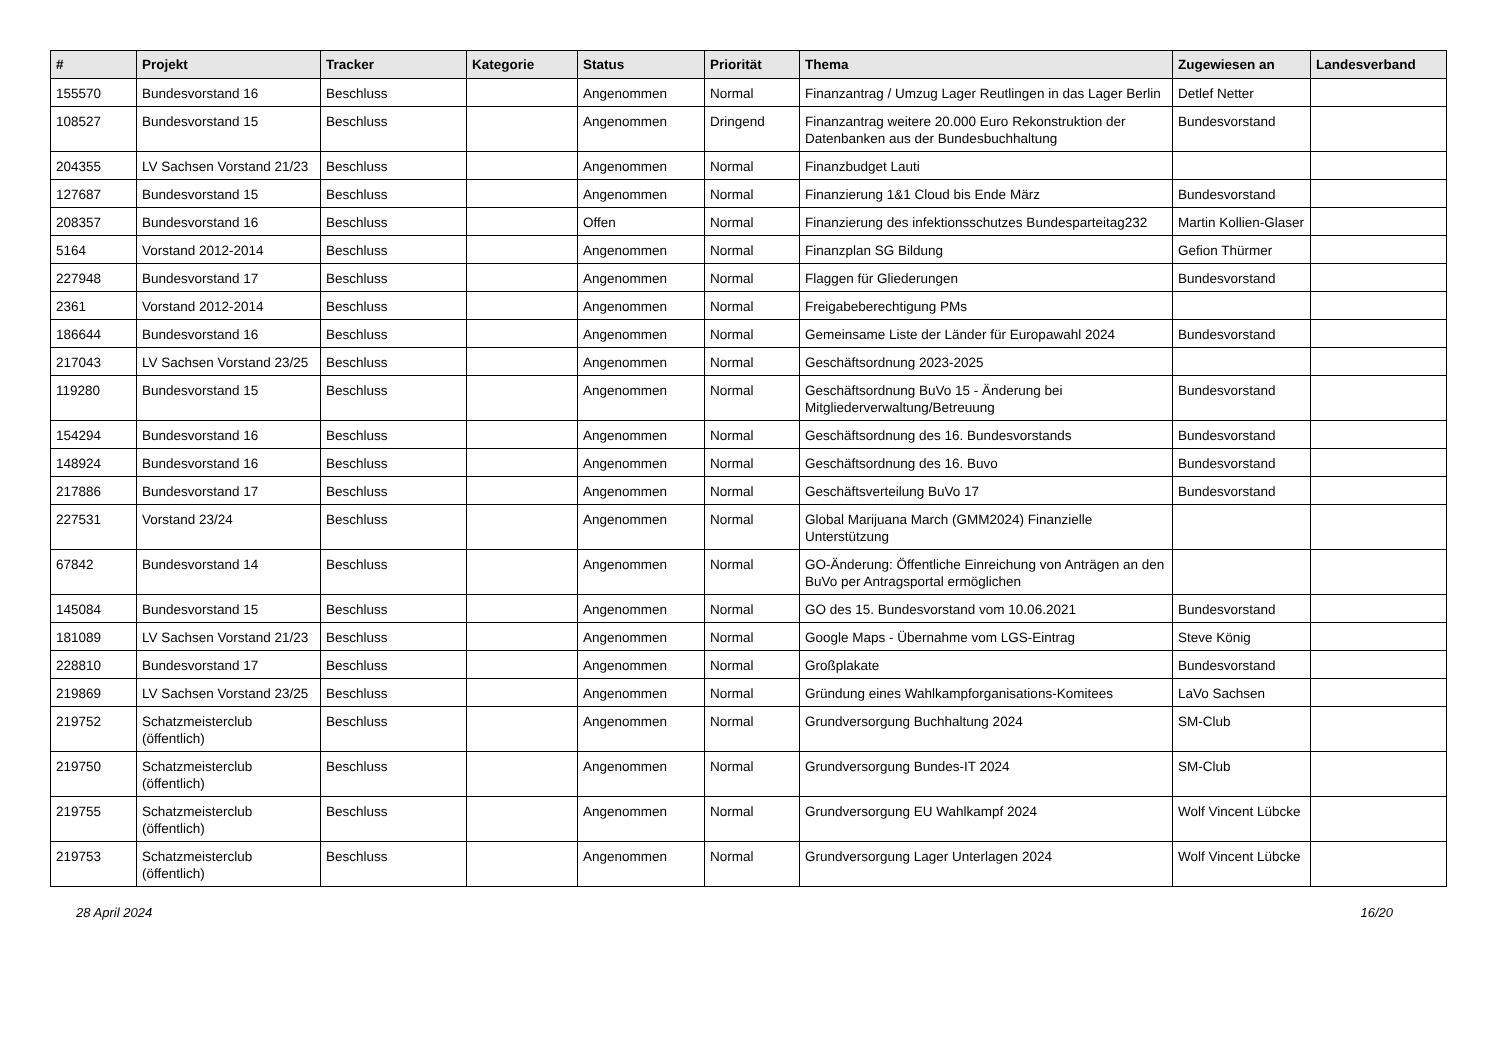| # | Projekt | Tracker | Kategorie | Status | Priorität | Thema | Zugewiesen an | Landesverband |
| --- | --- | --- | --- | --- | --- | --- | --- | --- |
| 155570 | Bundesvorstand 16 | Beschluss | | Angenommen | Normal | Finanzantrag / Umzug Lager Reutlingen in das Lager Berlin | Detlef Netter | |
| 108527 | Bundesvorstand 15 | Beschluss | | Angenommen | Dringend | Finanzantrag weitere 20.000 Euro Rekonstruktion der Datenbanken aus der Bundesbuchhaltung | Bundesvorstand | |
| 204355 | LV Sachsen Vorstand 21/23 | Beschluss | | Angenommen | Normal | Finanzbudget Lauti | | |
| 127687 | Bundesvorstand 15 | Beschluss | | Angenommen | Normal | Finanzierung 1&1 Cloud bis Ende März | Bundesvorstand | |
| 208357 | Bundesvorstand 16 | Beschluss | | Offen | Normal | Finanzierung des infektionsschutzes Bundesparteitag232 | Martin Kollien-Glaser | |
| 5164 | Vorstand 2012-2014 | Beschluss | | Angenommen | Normal | Finanzplan SG Bildung | Gefion Thürmer | |
| 227948 | Bundesvorstand 17 | Beschluss | | Angenommen | Normal | Flaggen für Gliederungen | Bundesvorstand | |
| 2361 | Vorstand 2012-2014 | Beschluss | | Angenommen | Normal | Freigabeberechtigung PMs | | |
| 186644 | Bundesvorstand 16 | Beschluss | | Angenommen | Normal | Gemeinsame Liste der Länder für Europawahl 2024 | Bundesvorstand | |
| 217043 | LV Sachsen Vorstand 23/25 | Beschluss | | Angenommen | Normal | Geschäftsordnung 2023-2025 | | |
| 119280 | Bundesvorstand 15 | Beschluss | | Angenommen | Normal | Geschäftsordnung BuVo 15 - Änderung bei Mitgliederverwaltung/Betreuung | Bundesvorstand | |
| 154294 | Bundesvorstand 16 | Beschluss | | Angenommen | Normal | Geschäftsordnung des 16. Bundesvorstands | Bundesvorstand | |
| 148924 | Bundesvorstand 16 | Beschluss | | Angenommen | Normal | Geschäftsordnung des 16. Buvo | Bundesvorstand | |
| 217886 | Bundesvorstand 17 | Beschluss | | Angenommen | Normal | Geschäftsverteilung BuVo 17 | Bundesvorstand | |
| 227531 | Vorstand 23/24 | Beschluss | | Angenommen | Normal | Global Marijuana March (GMM2024) Finanzielle Unterstützung | | |
| 67842 | Bundesvorstand 14 | Beschluss | | Angenommen | Normal | GO-Änderung: Öffentliche Einreichung von Anträgen an den BuVo per Antragsportal ermöglichen | | |
| 145084 | Bundesvorstand 15 | Beschluss | | Angenommen | Normal | GO des 15. Bundesvorstand vom 10.06.2021 | Bundesvorstand | |
| 181089 | LV Sachsen Vorstand 21/23 | Beschluss | | Angenommen | Normal | Google Maps - Übernahme vom LGS-Eintrag | Steve König | |
| 228810 | Bundesvorstand 17 | Beschluss | | Angenommen | Normal | Großplakate | Bundesvorstand | |
| 219869 | LV Sachsen Vorstand 23/25 | Beschluss | | Angenommen | Normal | Gründung eines Wahlkampforganisations-Komitees | LaVo Sachsen | |
| 219752 | Schatzmeisterclub (öffentlich) | Beschluss | | Angenommen | Normal | Grundversorgung Buchhaltung 2024 | SM-Club | |
| 219750 | Schatzmeisterclub (öffentlich) | Beschluss | | Angenommen | Normal | Grundversorgung Bundes-IT 2024 | SM-Club | |
| 219755 | Schatzmeisterclub (öffentlich) | Beschluss | | Angenommen | Normal | Grundversorgung EU Wahlkampf 2024 | Wolf Vincent Lübcke | |
| 219753 | Schatzmeisterclub (öffentlich) | Beschluss | | Angenommen | Normal | Grundversorgung Lager Unterlagen 2024 | Wolf Vincent Lübcke | |
28 April 2024 16/20